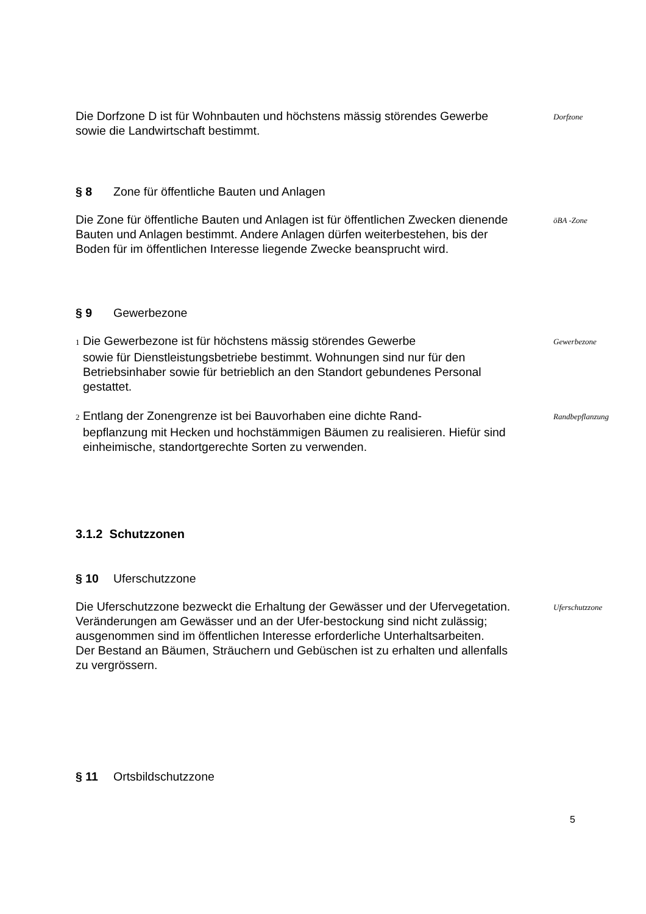Die Dorfzone D ist für Wohnbauten und höchstens mässig störendes Gewerbe sowie die Landwirtschaft bestimmt.
Dorfzone
§ 8 Zone für öffentliche Bauten und Anlagen
Die Zone für öffentliche Bauten und Anlagen ist für öffentlichen Zwecken dienende Bauten und Anlagen bestimmt. Andere Anlagen dürfen weiterbestehen, bis der Boden für im öffentlichen Interesse liegende Zwecke beansprucht wird.
öBA -Zone
§ 9 Gewerbezone
1 Die Gewerbezone ist für höchstens mässig störendes Gewerbe
sowie für Dienstleistungsbetriebe bestimmt. Wohnungen sind nur für den Betriebsinhaber sowie für betrieblich an den Standort gebundenes Personal gestattet.
Gewerbezone
2 Entlang der Zonengrenze ist bei Bauvorhaben eine dichte Rand-
bepflanzung mit Hecken und hochstämmigen Bäumen zu realisieren. Hiefür sind einheimische, standortgerechte Sorten zu verwenden.
Randbepflanzung
3.1.2 Schutzzonen
§ 10 Uferschutzzone
Die Uferschutzzone bezweckt die Erhaltung der Gewässer und der Ufervegetation. Veränderungen am Gewässer und an der Ufer-bestockung sind nicht zulässig; ausgenommen sind im öffentlichen Interesse erforderliche Unterhaltsarbeiten.
Der Bestand an Bäumen, Sträuchern und Gebüschen ist zu erhalten und allenfalls zu vergrössern.
Uferschutzzone
§ 11 Ortsbildschutzzone
5